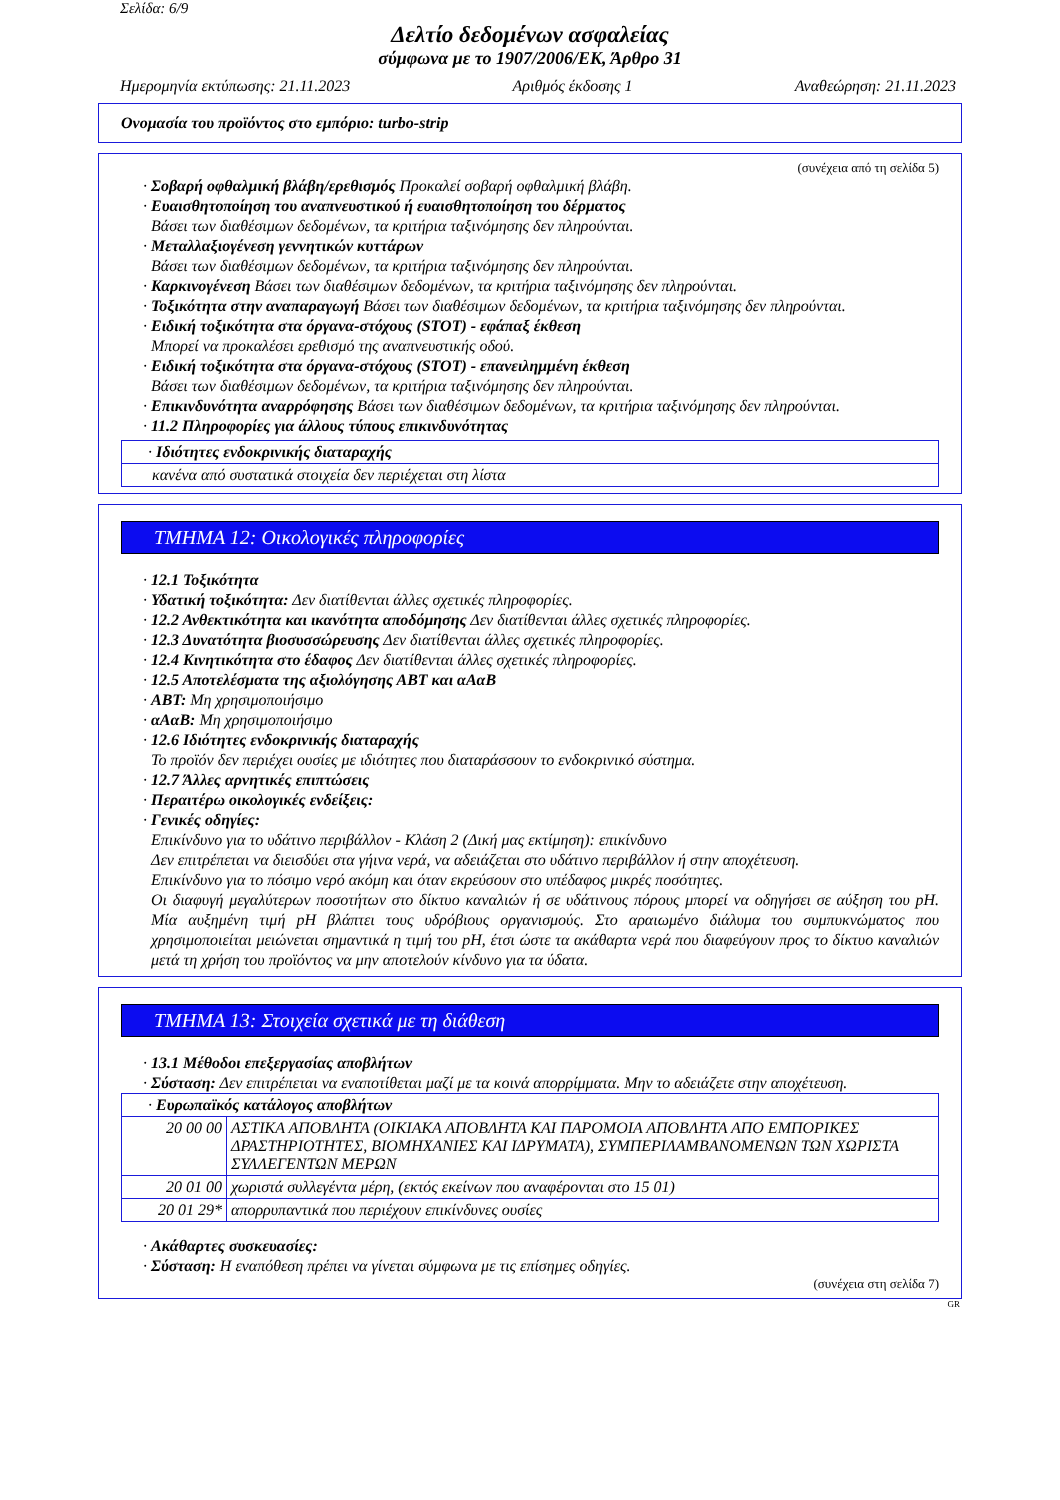Σελίδα: 6/9
Δελτίο δεδομένων ασφαλείας
σύμφωνα με το 1907/2006/ΕΚ, Άρθρο 31
Ημερομηνία εκτύπωσης: 21.11.2023 Αριθμός έκδοσης 1 Αναθεώρηση: 21.11.2023
Ονομασία του προϊόντος στο εμπόριο: turbo-strip
(συνέχεια από τη σελίδα 5)
· Σοβαρή οφθαλμική βλάβη/ερεθισμός Προκαλεί σοβαρή οφθαλμική βλάβη.
· Ευαισθητοποίηση του αναπνευστικού ή ευαισθητοποίηση του δέρματος
Βάσει των διαθέσιμων δεδομένων, τα κριτήρια ταξινόμησης δεν πληρούνται.
· Μεταλλαξιογένεση γεννητικών κυττάρων
Βάσει των διαθέσιμων δεδομένων, τα κριτήρια ταξινόμησης δεν πληρούνται.
· Καρκινογένεση Βάσει των διαθέσιμων δεδομένων, τα κριτήρια ταξινόμησης δεν πληρούνται.
· Τοξικότητα στην αναπαραγωγή Βάσει των διαθέσιμων δεδομένων, τα κριτήρια ταξινόμησης δεν πληρούνται.
· Ειδική τοξικότητα στα όργανα-στόχους (STOT) - εφάπαξ έκθεση
Μπορεί να προκαλέσει ερεθισμό της αναπνευστικής οδού.
· Ειδική τοξικότητα στα όργανα-στόχους (STOT) - επανειλημμένη έκθεση
Βάσει των διαθέσιμων δεδομένων, τα κριτήρια ταξινόμησης δεν πληρούνται.
· Επικινδυνότητα αναρρόφησης Βάσει των διαθέσιμων δεδομένων, τα κριτήρια ταξινόμησης δεν πληρούνται.
· 11.2 Πληροφορίες για άλλους τύπους επικινδυνότητας
| · Ιδιότητες ενδοκρινικής διαταραχής |
| κανένα από συστατικά στοιχεία δεν περιέχεται στη λίστα |
ΤΜΗΜΑ 12: Οικολογικές πληροφορίες
· 12.1 Τοξικότητα
· Υδατική τοξικότητα: Δεν διατίθενται άλλες σχετικές πληροφορίες.
· 12.2 Ανθεκτικότητα και ικανότητα αποδόμησης Δεν διατίθενται άλλες σχετικές πληροφορίες.
· 12.3 Δυνατότητα βιοσυσσώρευσης Δεν διατίθενται άλλες σχετικές πληροφορίες.
· 12.4 Κινητικότητα στο έδαφος Δεν διατίθενται άλλες σχετικές πληροφορίες.
· 12.5 Αποτελέσματα της αξιολόγησης ΑΒΤ και αΑαΒ
· ΑΒΤ: Μη χρησιμοποιήσιμο
· αΑαΒ: Μη χρησιμοποιήσιμο
· 12.6 Ιδιότητες ενδοκρινικής διαταραχής
Το προϊόν δεν περιέχει ουσίες με ιδιότητες που διαταράσσουν το ενδοκρινικό σύστημα.
· 12.7 Άλλες αρνητικές επιπτώσεις
· Περαιτέρω οικολογικές ενδείξεις:
· Γενικές οδηγίες:
Επικίνδυνο για το υδάτινο περιβάλλον - Κλάση 2 (Δική μας εκτίμηση): επικίνδυνο
Δεν επιτρέπεται να διεισδύει στα γήινα νερά, να αδειάζεται στο υδάτινο περιβάλλον ή στην αποχέτευση.
Επικίνδυνο για το πόσιμο νερό ακόμη και όταν εκρεύσουν στο υπέδαφος μικρές ποσότητες.
Οι διαφυγή μεγαλύτερων ποσοτήτων στο δίκτυο καναλιών ή σε υδάτινους πόρους μπορεί να οδηγήσει σε αύξηση του pH. Μία αυξημένη τιμή pH βλάπτει τους υδρόβιους οργανισμούς. Στο αραιωμένο διάλυμα του συμπυκνώματος που χρησιμοποιείται μειώνεται σημαντικά η τιμή του pH, έτσι ώστε τα ακάθαρτα νερά που διαφεύγουν προς το δίκτυο καναλιών μετά τη χρήση του προϊόντος να μην αποτελούν κίνδυνο για τα ύδατα.
ΤΜΗΜΑ 13: Στοιχεία σχετικά με τη διάθεση
· 13.1 Μέθοδοι επεξεργασίας αποβλήτων
· Σύσταση: Δεν επιτρέπεται να εναποτίθεται μαζί με τα κοινά απορρίμματα. Μην το αδειάζετε στην αποχέτευση.
| · Ευρωπαϊκός κατάλογος αποβλήτων | |
| 20 00 00 | ΑΣΤΙΚΑ ΑΠΟΒΛΗΤΑ (ΟΙΚΙΑΚΑ ΑΠΟΒΛΗΤΑ ΚΑΙ ΠΑΡΟΜΟΙΑ ΑΠΟΒΛΗΤΑ ΑΠΟ ΕΜΠΟΡΙΚΕΣ ΔΡΑΣΤΗΡΙΟΤΗΤΕΣ, ΒΙΟΜΗΧΑΝΙΕΣ ΚΑΙ ΙΔΡΥΜΑΤΑ), ΣΥΜΠΕΡΙΛΑΜΒΑΝΟΜΕΝΩΝ ΤΩΝ ΧΩΡΙΣΤΑ ΣΥΛΛΕΓΕΝΤΩΝ ΜΕΡΩΝ |
| 20 01 00 | χωριστά συλλεγέντα μέρη, (εκτός εκείνων που αναφέρονται στο 15 01) |
| 20 01 29* | απορρυπαντικά που περιέχουν επικίνδυνες ουσίες |
· Ακάθαρτες συσκευασίες:
· Σύσταση: Η εναπόθεση πρέπει να γίνεται σύμφωνα με τις επίσημες οδηγίες.
(συνέχεια στη σελίδα 7)
GR